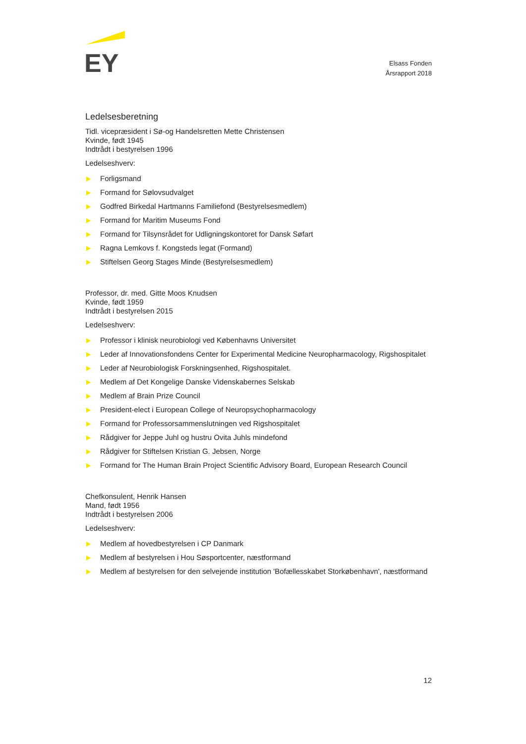EY
Elsass Fonden
Årsrapport 2018
Ledelsesberetning
Tidl. vicepræsident i Sø-og Handelsretten Mette Christensen
Kvinde, født 1945
Indtrådt i bestyrelsen 1996
Ledelseshverv:
Forligsmand
Formand for Sølovsudvalget
Godfred Birkedal Hartmanns Familiefond (Bestyrelsesmedlem)
Formand for Maritim Museums Fond
Formand for Tilsynsrådet for Udligningskontoret for Dansk Søfart
Ragna Lemkovs f. Kongsteds legat (Formand)
Stiftelsen Georg Stages Minde (Bestyrelsesmedlem)
Professor, dr. med. Gitte Moos Knudsen
Kvinde, født 1959
Indtrådt i bestyrelsen 2015
Ledelseshverv:
Professor i klinisk neurobiologi ved Københavns Universitet
Leder af Innovationsfondens Center for Experimental Medicine Neuropharmacology, Rigshospitalet
Leder af Neurobiologisk Forskningsenhed, Rigshospitalet.
Medlem af Det Kongelige Danske Videnskabernes Selskab
Medlem af Brain Prize Council
President-elect i European College of Neuropsychopharmacology
Formand for Professorsammenslutningen ved Rigshospitalet
Rådgiver for Jeppe Juhl og hustru Ovita Juhls mindefond
Rådgiver for Stiftelsen Kristian G. Jebsen, Norge
Formand for The Human Brain Project Scientific Advisory Board, European Research Council
Chefkonsulent, Henrik Hansen
Mand, født 1956
Indtrådt i bestyrelsen 2006
Ledelseshverv:
Medlem af hovedbestyrelsen i CP Danmark
Medlem af bestyrelsen i Hou Søsportcenter, næstformand
Medlem af bestyrelsen for den selvejende institution 'Bofællesskabet Storkøbenhavn', næstformand
12